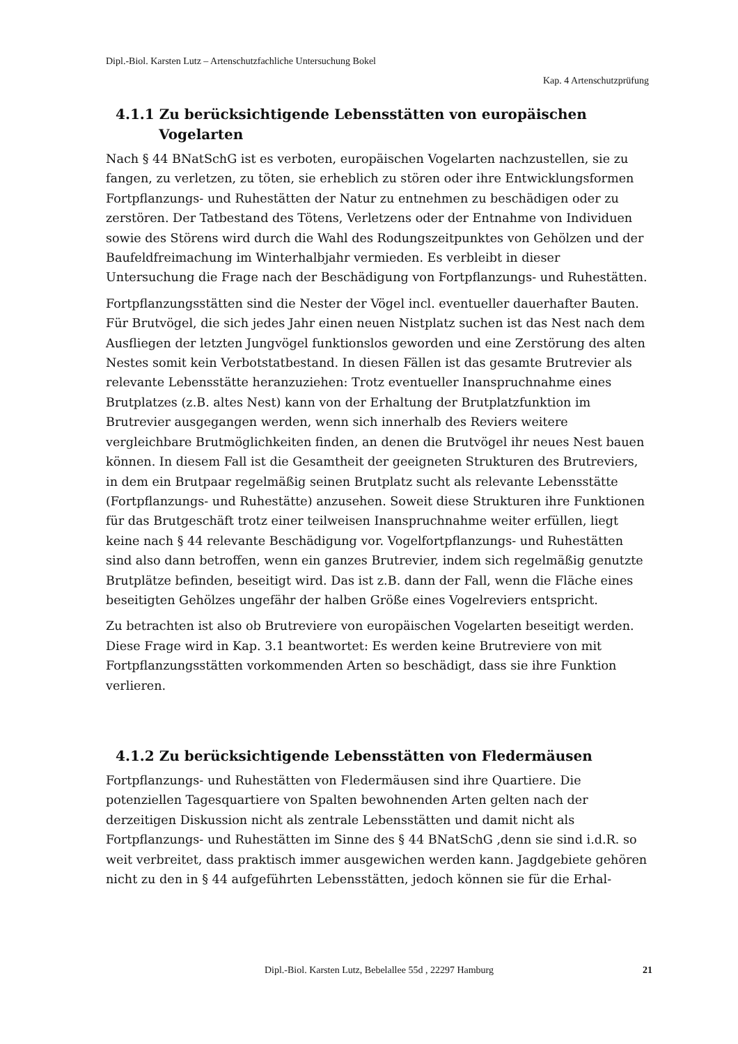Dipl.-Biol. Karsten Lutz – Artenschutzfachliche Untersuchung Bokel
Kap. 4 Artenschutzprüfung
4.1.1 Zu berücksichtigende Lebensstätten von europäischen Vogelarten
Nach § 44 BNatSchG ist es verboten, europäischen Vogelarten nachzustellen, sie zu fangen, zu verletzen, zu töten, sie erheblich zu stören oder ihre Entwicklungsformen Fortpflanzungs- und Ruhestätten der Natur zu entnehmen zu beschädigen oder zu zerstören. Der Tatbestand des Tötens, Verletzens oder der Entnahme von Individuen sowie des Störens wird durch die Wahl des Rodungszeitpunktes von Gehölzen und der Baufeldfreimachung im Winterhalbjahr vermieden. Es verbleibt in dieser Untersuchung die Frage nach der Beschädigung von Fortpflanzungs- und Ruhestätten.
Fortpflanzungsstätten sind die Nester der Vögel incl. eventueller dauerhafter Bauten. Für Brutvögel, die sich jedes Jahr einen neuen Nistplatz suchen ist das Nest nach dem Ausfliegen der letzten Jungvögel funktionslos geworden und eine Zerstörung des alten Nestes somit kein Verbotstatbestand. In diesen Fällen ist das gesamte Brutrevier als relevante Lebensstätte heranzuziehen: Trotz eventueller Inanspruchnahme eines Brutplatzes (z.B. altes Nest) kann von der Erhaltung der Brutplatzfunktion im Brutrevier ausgegangen werden, wenn sich innerhalb des Reviers weitere vergleichbare Brutmöglichkeiten finden, an denen die Brutvögel ihr neues Nest bauen können. In diesem Fall ist die Gesamtheit der geeigneten Strukturen des Brutreviers, in dem ein Brutpaar regelmäßig seinen Brutplatz sucht als relevante Lebensstätte (Fortpflanzungs- und Ruhestätte) anzusehen. Soweit diese Strukturen ihre Funktionen für das Brutgeschäft trotz einer teilweisen Inanspruchnahme weiter erfüllen, liegt keine nach § 44 relevante Beschädigung vor. Vogelfortpflanzungs- und Ruhestätten sind also dann betroffen, wenn ein ganzes Brutrevier, indem sich regelmäßig genutzte Brutplätze befinden, beseitigt wird. Das ist z.B. dann der Fall, wenn die Fläche eines beseitigten Gehölzes ungefähr der halben Größe eines Vogelreviers entspricht.
Zu betrachten ist also ob Brutreviere von europäischen Vogelarten beseitigt werden. Diese Frage wird in Kap. 3.1 beantwortet: Es werden keine Brutreviere von mit Fortpflanzungsstätten vorkommenden Arten so beschädigt, dass sie ihre Funktion verlieren.
4.1.2 Zu berücksichtigende Lebensstätten von Fledermäusen
Fortpflanzungs- und Ruhestätten von Fledermäusen sind ihre Quartiere. Die potenziellen Tagesquartiere von Spalten bewohnenden Arten gelten nach der derzeitigen Diskussion nicht als zentrale Lebensstätten und damit nicht als Fortpflanzungs- und Ruhestätten im Sinne des § 44 BNatSchG ,denn sie sind i.d.R. so weit verbreitet, dass praktisch immer ausgewichen werden kann. Jagdgebiete gehören nicht zu den in § 44 aufgeführten Lebensstätten, jedoch können sie für die Erhal-
Dipl.-Biol. Karsten Lutz, Bebelallee 55d , 22297 Hamburg 21